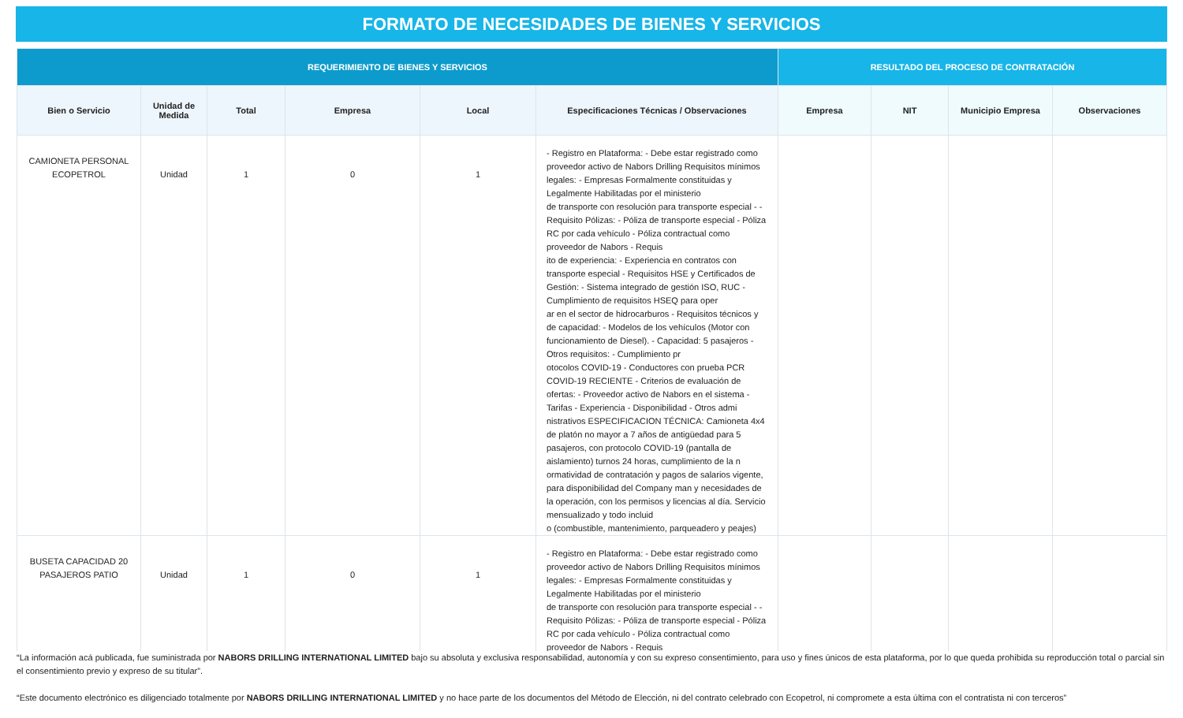FORMATO DE NECESIDADES DE BIENES Y SERVICIOS
| REQUERIMIENTO DE BIENES Y SERVICIOS | | | | | | RESULTADO DEL PROCESO DE CONTRATACIÓN | | | |
| --- | --- | --- | --- | --- | --- | --- | --- | --- | --- |
| Bien o Servicio | Unidad de Medida | Total | Empresa | Local | Especificaciones Técnicas / Observaciones | Empresa | NIT | Municipio Empresa | Observaciones |
| CAMIONETA PERSONAL ECOPETROL | Unidad | 1 | 0 | 1 | - Registro en Plataforma: - Debe estar registrado como proveedor activo de Nabors Drilling Requisitos mínimos legales: - Empresas Formalmente constituidas y Legalmente Habilitadas por el ministerio de transporte con resolución para transporte especial - - Requisito Pólizas: - Póliza de transporte especial - Póliza RC por cada vehículo - Póliza contractual como proveedor de Nabors - Requis ito de experiencia: - Experiencia en contratos con transporte especial - Requisitos HSE y Certificados de Gestión: - Sistema integrado de gestión ISO, RUC - Cumplimiento de requisitos HSEQ para oper ar en el sector de hidrocarburos - Requisitos técnicos y de capacidad: - Modelos de los vehículos (Motor con funcionamiento de Diesel). - Capacidad: 5 pasajeros - Otros requisitos: - Cumplimiento pr otocolos COVID-19 - Conductores con prueba PCR COVID-19 RECIENTE - Criterios de evaluación de ofertas: - Proveedor activo de Nabors en el sistema - Tarifas - Experiencia - Disponibilidad - Otros admi nistrativos ESPECIFICACION TÉCNICA: Camioneta 4x4 de platón no mayor a 7 años de antigüedad para 5 pasajeros, con protocolo COVID-19 (pantalla de aislamiento) turnos 24 horas, cumplimiento de la n ormatividad de contratación y pagos de salarios vigente, para disponibilidad del Company man y necesidades de la operación, con los permisos y licencias al día. Servicio mensualizado y todo incluid o (combustible, mantenimiento, parqueadero y peajes) | | | | |
| BUSETA CAPACIDAD 20 PASAJEROS PATIO | Unidad | 1 | 0 | 1 | - Registro en Plataforma: - Debe estar registrado como proveedor activo de Nabors Drilling Requisitos mínimos legales: - Empresas Formalmente constituidas y Legalmente Habilitadas por el ministerio de transporte con resolución para transporte especial - - Requisito Pólizas: - Póliza de transporte especial - Póliza RC por cada vehículo - Póliza contractual como proveedor de Nabors - Requis | | | | |
“La información acá publicada, fue suministrada por NABORS DRILLING INTERNATIONAL LIMITED bajo su absoluta y exclusiva responsabilidad, autonomía y con su expreso consentimiento, para uso y fines únicos de esta plataforma, por lo que queda prohibida su reproducción total o parcial sin el consentimiento previo y expreso de su titular”.
“Este documento electrónico es diligenciado totalmente por NABORS DRILLING INTERNATIONAL LIMITED y no hace parte de los documentos del Método de Elección, ni del contrato celebrado con Ecopetrol, ni compromete a esta última con el contratista ni con terceros”